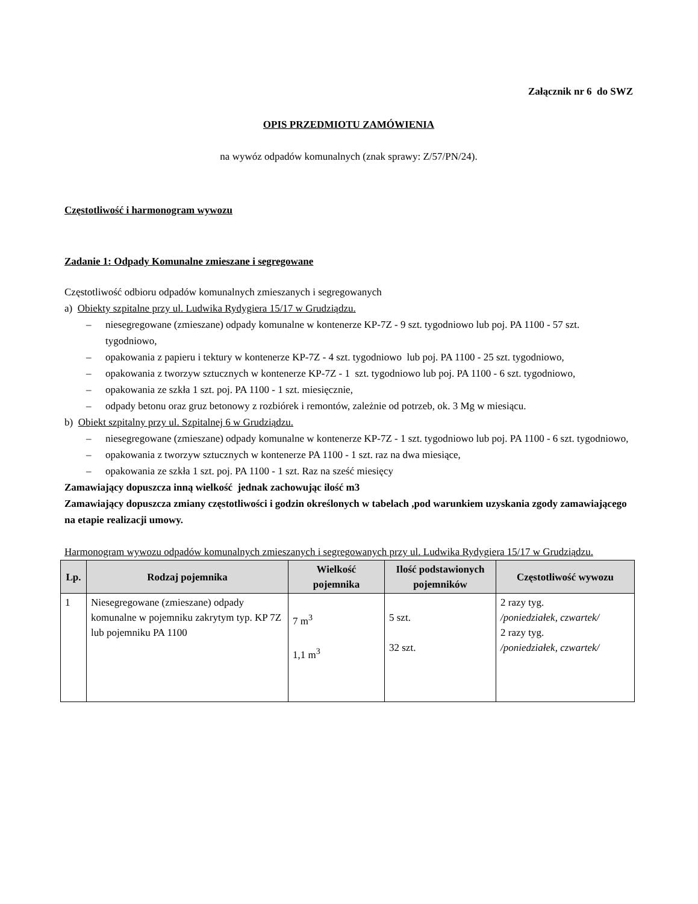Załącznik nr 6 do SWZ
OPIS PRZEDMIOTU ZAMÓWIENIA
na wywóz odpadów komunalnych (znak sprawy: Z/57/PN/24).
Częstotliwość i harmonogram wywozu
Zadanie 1: Odpady Komunalne zmieszane i segregowane
Częstotliwość odbioru odpadów komunalnych zmieszanych i segregowanych
a) Obiekty szpitalne przy ul. Ludwika Rydygiera 15/17 w Grudziądzu.
– niesegregowane (zmieszane) odpady komunalne w kontenerze KP-7Z - 9 szt. tygodniowo lub poj. PA 1100 - 57 szt. tygodniowo,
– opakowania z papieru i tektury w kontenerze KP-7Z - 4 szt. tygodniowo lub poj. PA 1100 - 25 szt. tygodniowo,
– opakowania z tworzyw sztucznych w kontenerze KP-7Z - 1 szt. tygodniowo lub poj. PA 1100 - 6 szt. tygodniowo,
– opakowania ze szkła 1 szt. poj. PA 1100 - 1 szt. miesięcznie,
– odpady betonu oraz gruz betonowy z rozbiórek i remontów, zależnie od potrzeb, ok. 3 Mg w miesiącu.
b) Obiekt szpitalny przy ul. Szpitalnej 6 w Grudziądzu.
– niesegregowane (zmieszane) odpady komunalne w kontenerze KP-7Z - 1 szt. tygodniowo lub poj. PA 1100 - 6 szt. tygodniowo,
– opakowania z tworzyw sztucznych w kontenerze PA 1100 - 1 szt. raz na dwa miesiące,
– opakowania ze szkła 1 szt. poj. PA 1100 - 1 szt. Raz na sześć miesięcy
Zamawiający dopuszcza inną wielkość jednak zachowując ilość m3
Zamawiający dopuszcza zmiany częstotliwości i godzin określonych w tabelach ,pod warunkiem uzyskania zgody zamawiającego na etapie realizacji umowy.
Harmonogram wywozu odpadów komunalnych zmieszanych i segregowanych przy ul. Ludwika Rydygiera 15/17 w Grudziądzu.
| Lp. | Rodzaj pojemnika | Wielkość pojemnika | Ilość podstawionych pojemników | Częstotliwość wywozu |
| --- | --- | --- | --- | --- |
| 1 | Niesegregowane (zmieszane) odpady komunalne w pojemniku zakrytym typ. KP 7Z lub pojemniku PA 1100 | 7 m<sup>3</sup> 1,1 m<sup>3</sup> | 5 szt. 32 szt. | 2 razy tyg. /poniedziałek, czwartek/ 2 razy tyg. /poniedziałek, czwartek/ |